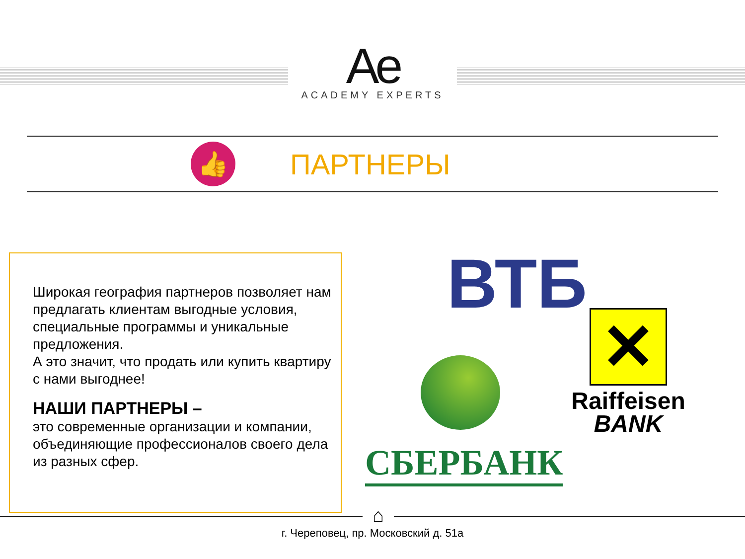Ae
ACADEMY EXPERTS
👍
ПАРТНЕРЫ
Широкая география партнеров позволяет нам предлагать клиентам выгодные условия, специальные программы и уникальные предложения.
А это значит, что продать или купить квартиру с нами выгоднее!
НАШИ ПАРТНЕРЫ –
это современные организации и компании, объединяющие профессионалов своего дела из разных сфер.
ВТБ
СБЕРБАНК
✕
Raiffeisen
BANK
⌂
г. Череповец, пр. Московский д. 51а